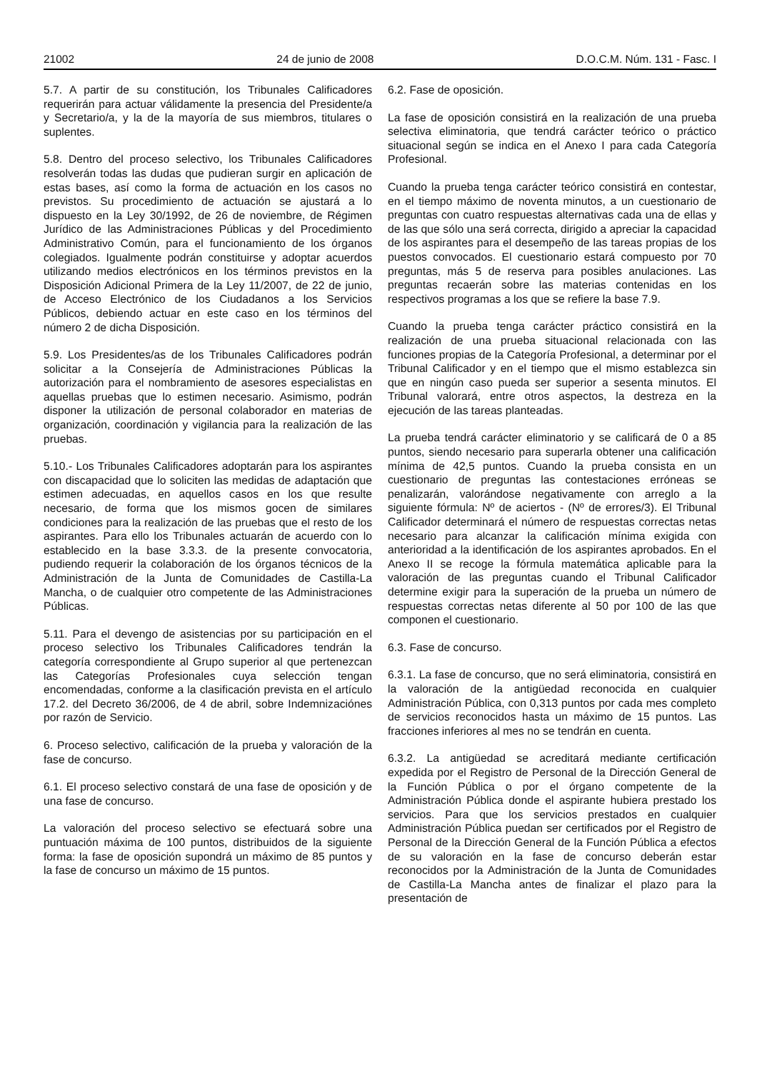21002 24 de junio de 2008 D.O.C.M. Núm. 131 - Fasc. I
5.7. A partir de su constitución, los Tribunales Calificadores requerirán para actuar válidamente la presencia del Presidente/a y Secretario/a, y la de la mayoría de sus miembros, titulares o suplentes.
5.8. Dentro del proceso selectivo, los Tribunales Calificadores resolverán todas las dudas que pudieran surgir en aplicación de estas bases, así como la forma de actuación en los casos no previstos. Su procedimiento de actuación se ajustará a lo dispuesto en la Ley 30/1992, de 26 de noviembre, de Régimen Jurídico de las Administraciones Públicas y del Procedimiento Administrativo Común, para el funcionamiento de los órganos colegiados. Igualmente podrán constituirse y adoptar acuerdos utilizando medios electrónicos en los términos previstos en la Disposición Adicional Primera de la Ley 11/2007, de 22 de junio, de Acceso Electrónico de los Ciudadanos a los Servicios Públicos, debiendo actuar en este caso en los términos del número 2 de dicha Disposición.
5.9. Los Presidentes/as de los Tribunales Calificadores podrán solicitar a la Consejería de Administraciones Públicas la autorización para el nombramiento de asesores especialistas en aquellas pruebas que lo estimen necesario. Asimismo, podrán disponer la utilización de personal colaborador en materias de organización, coordinación y vigilancia para la realización de las pruebas.
5.10.- Los Tribunales Calificadores adoptarán para los aspirantes con discapacidad que lo soliciten las medidas de adaptación que estimen adecuadas, en aquellos casos en los que resulte necesario, de forma que los mismos gocen de similares condiciones para la realización de las pruebas que el resto de los aspirantes. Para ello los Tribunales actuarán de acuerdo con lo establecido en la base 3.3.3. de la presente convocatoria, pudiendo requerir la colaboración de los órganos técnicos de la Administración de la Junta de Comunidades de Castilla-La Mancha, o de cualquier otro competente de las Administraciones Públicas.
5.11. Para el devengo de asistencias por su participación en el proceso selectivo los Tribunales Calificadores tendrán la categoría correspondiente al Grupo superior al que pertenezcan las Categorías Profesionales cuya selección tengan encomendadas, conforme a la clasificación prevista en el artículo 17.2. del Decreto 36/2006, de 4 de abril, sobre Indemnizaciónes por razón de Servicio.
6. Proceso selectivo, calificación de la prueba y valoración de la fase de concurso.
6.1. El proceso selectivo constará de una fase de oposición y de una fase de concurso.
La valoración del proceso selectivo se efectuará sobre una puntuación máxima de 100 puntos, distribuidos de la siguiente forma: la fase de oposición supondrá un máximo de 85 puntos y la fase de concurso un máximo de 15 puntos.
6.2. Fase de oposición.
La fase de oposición consistirá en la realización de una prueba selectiva eliminatoria, que tendrá carácter teórico o práctico situacional según se indica en el Anexo I para cada Categoría Profesional.
Cuando la prueba tenga carácter teórico consistirá en contestar, en el tiempo máximo de noventa minutos, a un cuestionario de preguntas con cuatro respuestas alternativas cada una de ellas y de las que sólo una será correcta, dirigido a apreciar la capacidad de los aspirantes para el desempeño de las tareas propias de los puestos convocados. El cuestionario estará compuesto por 70 preguntas, más 5 de reserva para posibles anulaciones. Las preguntas recaerán sobre las materias contenidas en los respectivos programas a los que se refiere la base 7.9.
Cuando la prueba tenga carácter práctico consistirá en la realización de una prueba situacional relacionada con las funciones propias de la Categoría Profesional, a determinar por el Tribunal Calificador y en el tiempo que el mismo establezca sin que en ningún caso pueda ser superior a sesenta minutos. El Tribunal valorará, entre otros aspectos, la destreza en la ejecución de las tareas planteadas.
La prueba tendrá carácter eliminatorio y se calificará de 0 a 85 puntos, siendo necesario para superarla obtener una calificación mínima de 42,5 puntos. Cuando la prueba consista en un cuestionario de preguntas las contestaciones erróneas se penalizarán, valorándose negativamente con arreglo a la siguiente fórmula: Nº de aciertos - (Nº de errores/3). El Tribunal Calificador determinará el número de respuestas correctas netas necesario para alcanzar la calificación mínima exigida con anterioridad a la identificación de los aspirantes aprobados. En el Anexo II se recoge la fórmula matemática aplicable para la valoración de las preguntas cuando el Tribunal Calificador determine exigir para la superación de la prueba un número de respuestas correctas netas diferente al 50 por 100 de las que componen el cuestionario.
6.3. Fase de concurso.
6.3.1. La fase de concurso, que no será eliminatoria, consistirá en la valoración de la antigüedad reconocida en cualquier Administración Pública, con 0,313 puntos por cada mes completo de servicios reconocidos hasta un máximo de 15 puntos. Las fracciones inferiores al mes no se tendrán en cuenta.
6.3.2. La antigüedad se acreditará mediante certificación expedida por el Registro de Personal de la Dirección General de la Función Pública o por el órgano competente de la Administración Pública donde el aspirante hubiera prestado los servicios. Para que los servicios prestados en cualquier Administración Pública puedan ser certificados por el Registro de Personal de la Dirección General de la Función Pública a efectos de su valoración en la fase de concurso deberán estar reconocidos por la Administración de la Junta de Comunidades de Castilla-La Mancha antes de finalizar el plazo para la presentación de